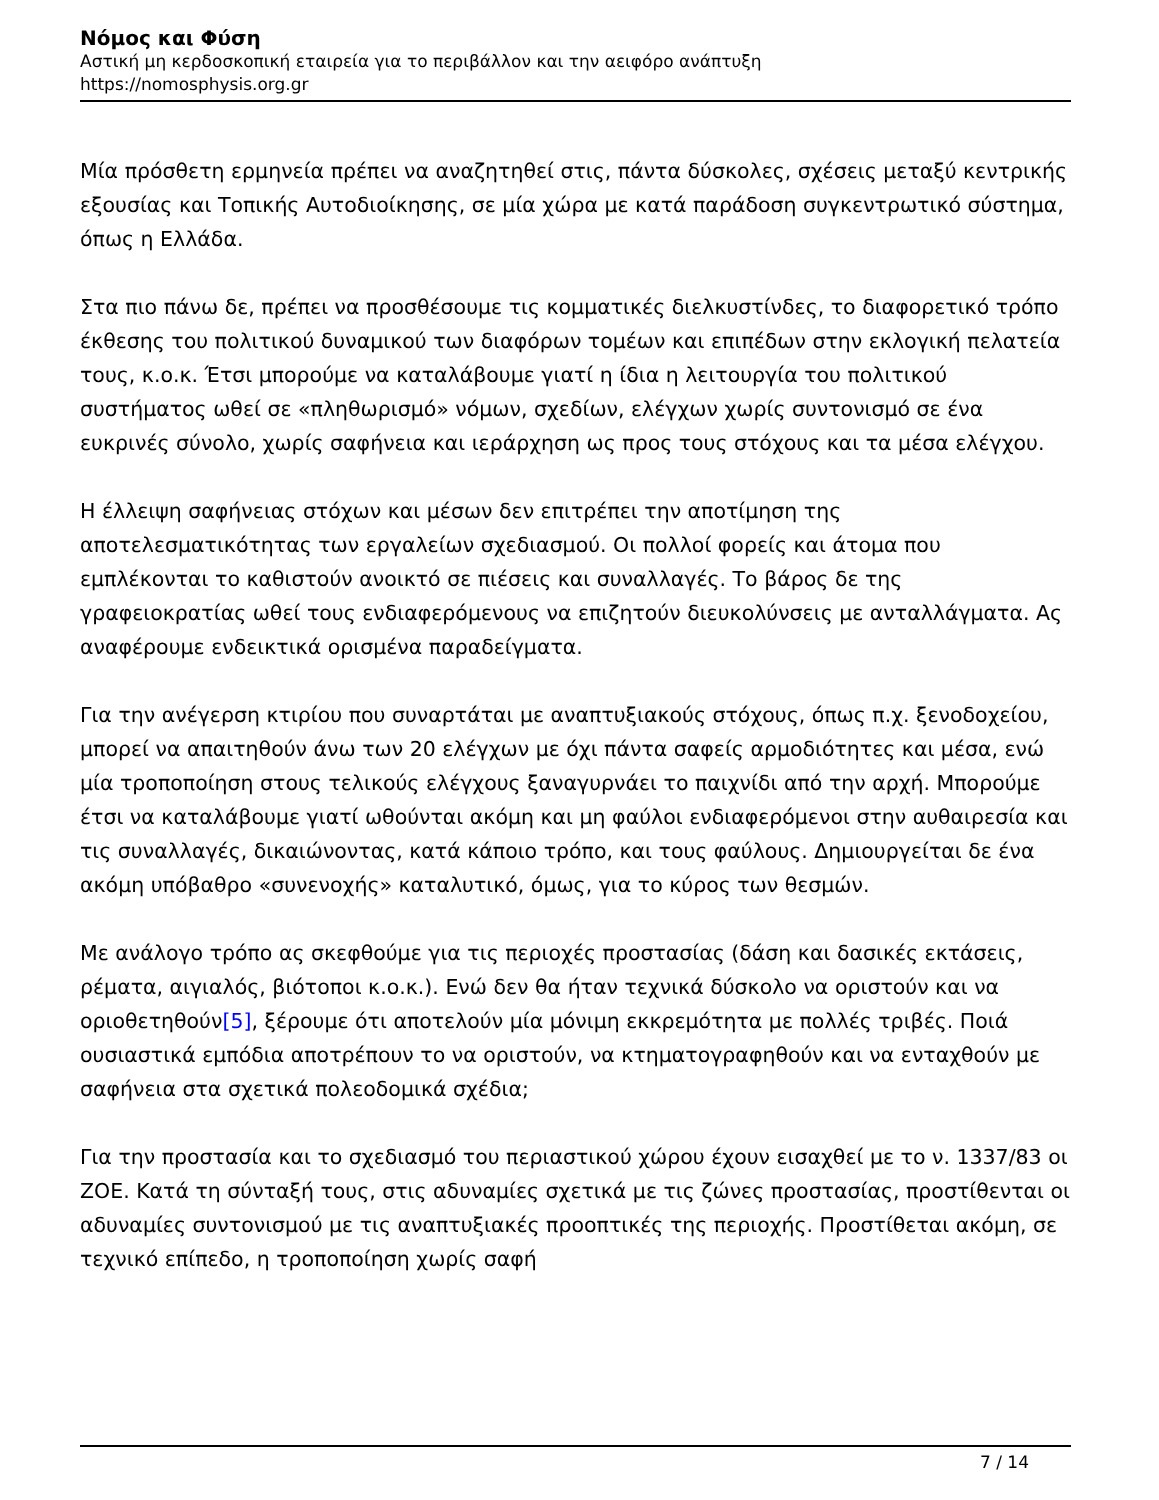Νόμος και Φύση
Αστική μη κερδοσκοπική εταιρεία για το περιβάλλον και την αειφόρο ανάπτυξη
https://nomosphysis.org.gr
Μία πρόσθετη ερμηνεία πρέπει να αναζητηθεί στις, πάντα δύσκολες, σχέσεις μεταξύ κεντρικής εξουσίας και Τοπικής Αυτοδιοίκησης, σε μία χώρα με κατά παράδοση συγκεντρωτικό σύστημα, όπως η Ελλάδα.
Στα πιο πάνω δε, πρέπει να προσθέσουμε τις κομματικές διελκυστίνδες, το διαφορετικό τρόπο έκθεσης του πολιτικού δυναμικού των διαφόρων τομέων και επιπέδων στην εκλογική πελατεία τους, κ.ο.κ. Έτσι μπορούμε να καταλάβουμε γιατί η ίδια η λειτουργία του πολιτικού συστήματος ωθεί σε «πληθωρισμό» νόμων, σχεδίων, ελέγχων χωρίς συντονισμό σε ένα ευκρινές σύνολο, χωρίς σαφήνεια και ιεράρχηση ως προς τους στόχους και τα μέσα ελέγχου.
Η έλλειψη σαφήνειας στόχων και μέσων δεν επιτρέπει την αποτίμηση της αποτελεσματικότητας των εργαλείων σχεδιασμού. Οι πολλοί φορείς και άτομα που εμπλέκονται το καθιστούν ανοικτό σε πιέσεις και συναλλαγές. Το βάρος δε της γραφειοκρατίας ωθεί τους ενδιαφερόμενους να επιζητούν διευκολύνσεις με ανταλλάγματα. Ας αναφέρουμε ενδεικτικά ορισμένα παραδείγματα.
Για την ανέγερση κτιρίου που συναρτάται με αναπτυξιακούς στόχους, όπως π.χ. ξενοδοχείου, μπορεί να απαιτηθούν άνω των 20 ελέγχων με όχι πάντα σαφείς αρμοδιότητες και μέσα, ενώ μία τροποποίηση στους τελικούς ελέγχους ξαναγυρνάει το παιχνίδι από την αρχή. Μπορούμε έτσι να καταλάβουμε γιατί ωθούνται ακόμη και μη φαύλοι ενδιαφερόμενοι στην αυθαιρεσία και τις συναλλαγές, δικαιώνοντας, κατά κάποιο τρόπο, και τους φαύλους. Δημιουργείται δε ένα ακόμη υπόβαθρο «συνενοχής» καταλυτικό, όμως, για το κύρος των θεσμών.
Με ανάλογο τρόπο ας σκεφθούμε για τις περιοχές προστασίας (δάση και δασικές εκτάσεις, ρέματα, αιγιαλός, βιότοποι κ.ο.κ.). Ενώ δεν θα ήταν τεχνικά δύσκολο να οριστούν και να οριοθετηθούν[5], ξέρουμε ότι αποτελούν μία μόνιμη εκκρεμότητα με πολλές τριβές. Ποιά ουσιαστικά εμπόδια αποτρέπουν το να οριστούν, να κτηματογραφηθούν και να ενταχθούν με σαφήνεια στα σχετικά πολεοδομικά σχέδια;
Για την προστασία και το σχεδιασμό του περιαστικού χώρου έχουν εισαχθεί με το ν. 1337/83 οι ΖΟΕ. Κατά τη σύνταξή τους, στις αδυναμίες σχετικά με τις ζώνες προστασίας, προστίθενται οι αδυναμίες συντονισμού με τις αναπτυξιακές προοπτικές της περιοχής. Προστίθεται ακόμη, σε τεχνικό επίπεδο, η τροποποίηση χωρίς σαφή
7 / 14